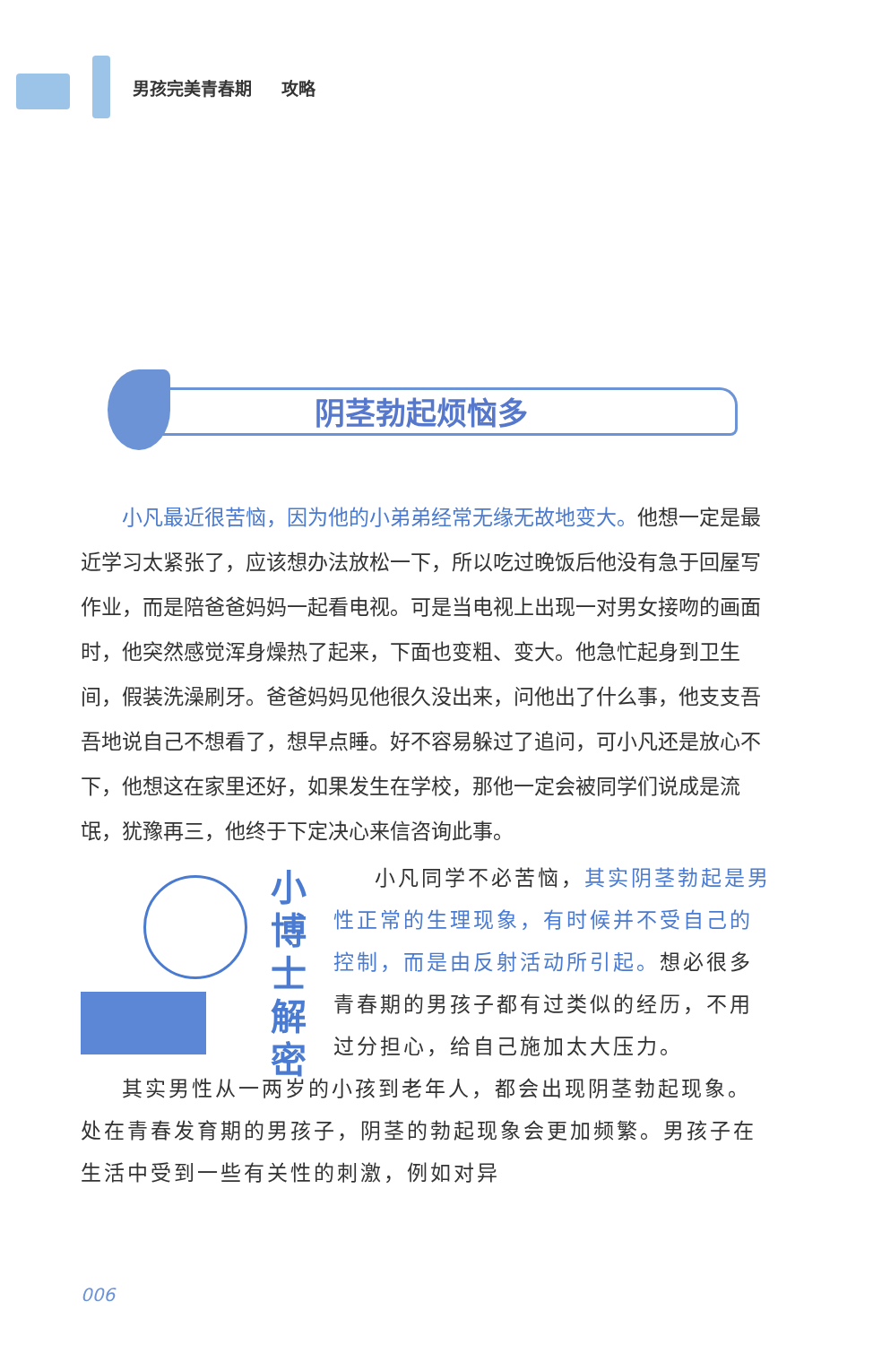男孩完美青春期 攻略
阴茎勃起烦恼多
小凡最近很苦恼，因为他的小弟弟经常无缘无故地变大。他想一定是最近学习太紧张了，应该想办法放松一下，所以吃过晚饭后他没有急于回屋写作业，而是陪爸爸妈妈一起看电视。可是当电视上出现一对男女接吻的画面时，他突然感觉浑身燥热了起来，下面也变粗、变大。他急忙起身到卫生间，假装洗澡刷牙。爸爸妈妈见他很久没出来，问他出了什么事，他支支吾吾地说自己不想看了，想早点睡。好不容易躲过了追问，可小凡还是放心不下，他想这在家里还好，如果发生在学校，那他一定会被同学们说成是流氓，犹豫再三，他终于下定决心来信咨询此事。
小博士解密
小凡同学不必苦恼，其实阴茎勃起是男性正常的生理现象，有时候并不受自己的控制，而是由反射活动所引起。想必很多青春期的男孩子都有过类似的经历，不用过分担心，给自己施加太大压力。
其实男性从一两岁的小孩到老年人，都会出现阴茎勃起现象。处在青春发育期的男孩子，阴茎的勃起现象会更加频繁。男孩子在生活中受到一些有关性的刺激，例如对异
006